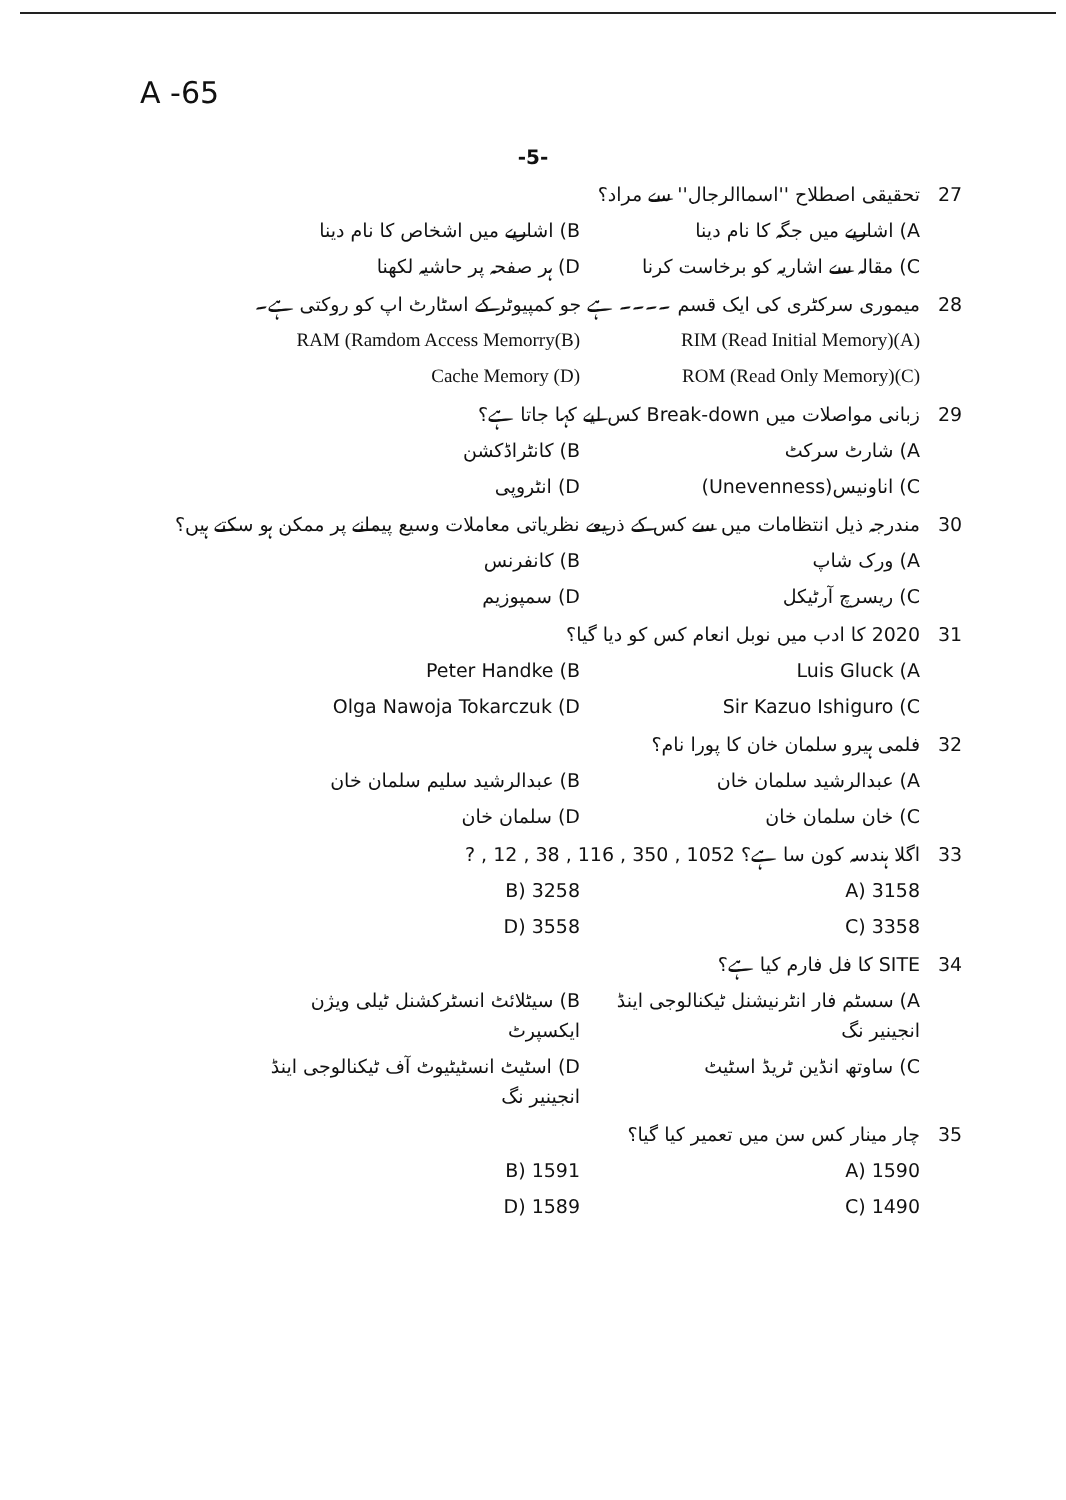A -65
-5-
27 تحقیقی اصطلاح ''اسماالرجال'' سے مراد؟
A) اشاریے میں جگہ کا نام دینا B) اشاریے میں اشخاص کا نام دینا
C) مقالہ سے اشاریہ کو برخاست کرنا
D) ہر صفحہ پر حاشیہ لکھنا
28 میموری سرکٹری کی ایک قسم ۔۔۔۔ ہے جو کمپیوٹر کے اسٹارٹ اپ کو روکتی ہے۔
RIM (Read Initial Memory)(A) RAM (Ramdom Access Memorry(B)
ROM (Read Only Memory)(C) Cache Memory (D)
29 زبانی مواصلات میں Break-down کس لیے کہا جاتا ہے؟
A) شارٹ سرکٹ B) کانٹراڈکشن
C) اناونیس(Unevenness) D) انٹروپی
30 مندرجہ ذیل انتظامات میں سے کس کے ذریعے نظریاتی معاملات وسیع پیمانے پر ممکن ہو سکتے ہیں؟
A) ورک شاپ B) کانفرنس
C) ریسرچ آرٹیکل D) سمپوزیم
31 2020 کا ادب میں نوبل انعام کس کو دیا گیا؟
Luis Gluck (A Peter Handke (B
Sir Kazuo Ishiguro (C Olga Nawoja Tokarczuk (D
32 فلمی ہیرو سلمان خان کا پورا نام؟
A) عبدالرشید سلمان خان B) عبدالرشید سلیم سلمان خان
C) خان سلمان خان D) سلمان خان
33 اگلا ہندسہ کون سا ہے؟ ‎12 , 38 , 116 , 350 , 1052 , ?
3158 (A 3258 (B
3358 (C 3558 (D
34 SITE کا فل فارم کیا ہے؟
A) سسٹم فار انٹرنیشنل ٹیکنالوجی اینڈ انجینیر نگ
B) سیٹلائٹ انسٹرکشنل ٹیلی ویژن ایکسپرٹ
C) ساوتھ انڈین ٹریڈ اسٹیٹ D) اسٹیٹ انسٹیٹیوٹ آف ٹیکنالوجی اینڈ انجینیر نگ
35 چار مینار کس سن میں تعمیر کیا گیا؟
1590 (A 1591 (B
1490 (C 1589 (D